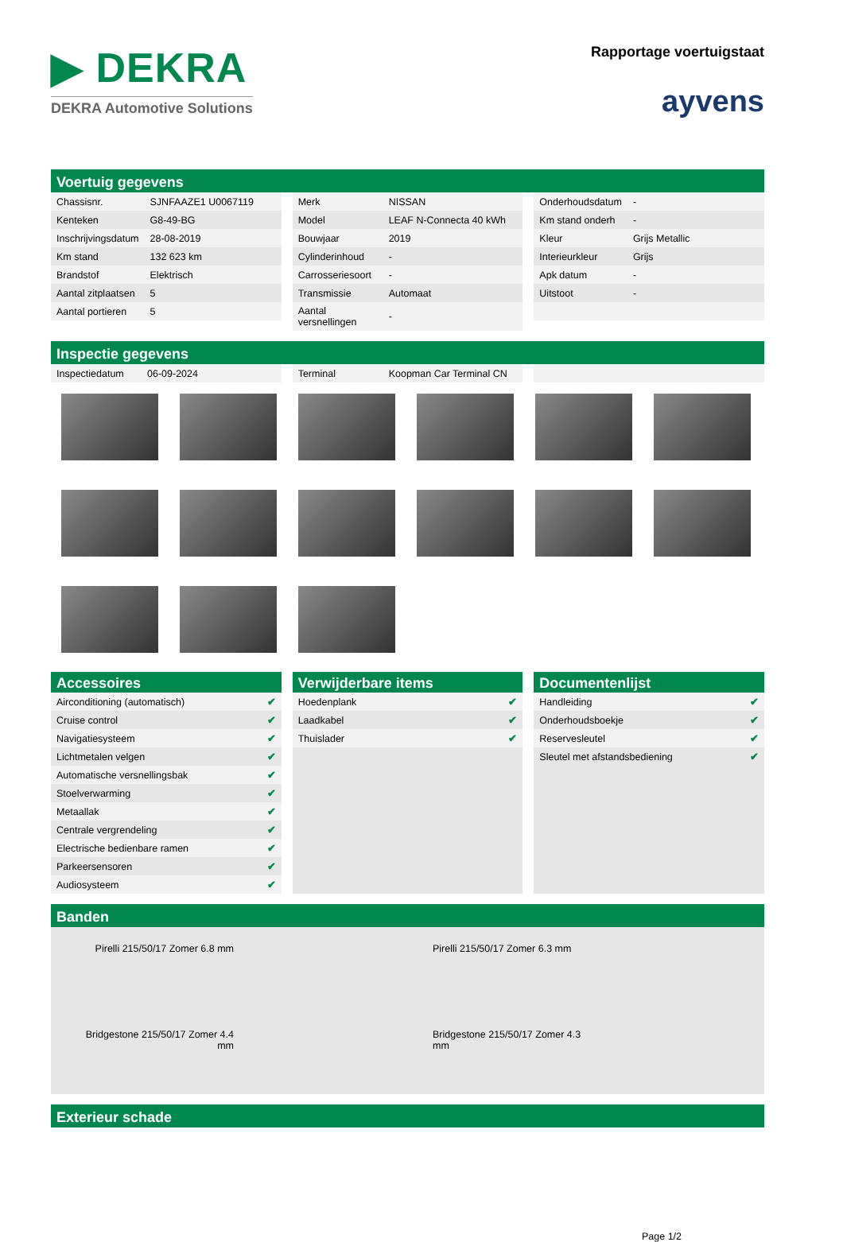▶ DEKRA
DEKRA Automotive Solutions
Rapportage voertuigstaat
ayvens
Voertuig gegevens
| Chassisnr. | SJNFAAZE1 U0067119 |
| Kenteken | G8-49-BG |
| Inschrijvingsdatum | 28-08-2019 |
| Km stand | 132 623 km |
| Brandstof | Elektrisch |
| Aantal zitplaatsen | 5 |
| Aantal portieren | 5 |
| Merk | NISSAN |
| Model | LEAF N-Connecta 40 kWh |
| Bouwjaar | 2019 |
| Cylinderinhoud | - |
| Carrosseriesoort | - |
| Transmissie | Automaat |
| Aantal versnellingen | - |
| Onderhoudsdatum | - |
| Km stand onderh | - |
| Kleur | Grijs Metallic |
| Interieurkleur | Grijs |
| Apk datum | - |
| Uitstoot | - |
Inspectie gegevens
| Inspectiedatum | 06-09-2024 |
| Terminal | Koopman Car Terminal CN |
Accessoires
| Airconditioning (automatisch) | ✔ |
| Cruise control | ✔ |
| Navigatiesysteem | ✔ |
| Lichtmetalen velgen | ✔ |
| Automatische versnellingsbak | ✔ |
| Stoelverwarming | ✔ |
| Metaallak | ✔ |
| Centrale vergrendeling | ✔ |
| Electrische bedienbare ramen | ✔ |
| Parkeersensoren | ✔ |
| Audiosysteem | ✔ |
Verwijderbare items
| Hoedenplank | ✔ |
| Laadkabel | ✔ |
| Thuislader | ✔ |
Documentenlijst
| Handleiding | ✔ |
| Onderhoudsboekje | ✔ |
| Reservesleutel | ✔ |
| Sleutel met afstandsbediening | ✔ |
Banden
Pirelli 215/50/17 Zomer 6.8 mm
Pirelli 215/50/17 Zomer 6.3 mm
Bridgestone 215/50/17 Zomer 4.4 mm
Bridgestone 215/50/17 Zomer 4.3 mm
Exterieur schade
Page 1/2